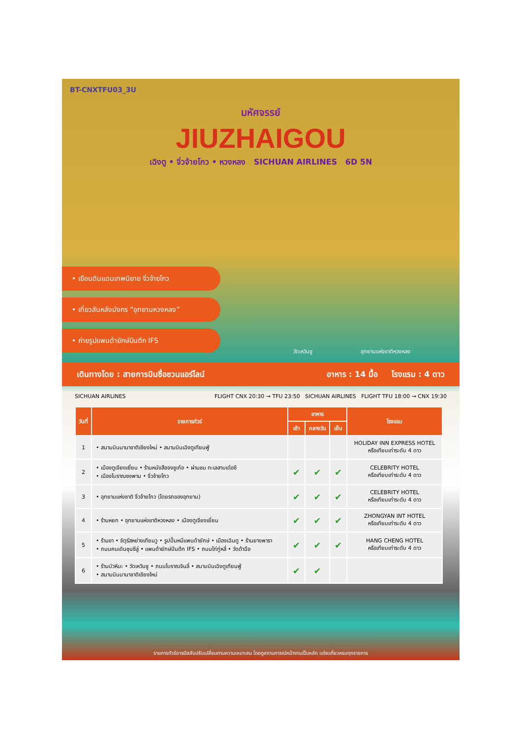BT-CNXTFU03_3U
มหัศจรรย์
JIUZHAIGOU
เฉิงตู • จิ่วจ้ายโกว • หวงหลง SICHUAN AIRLINES 6D 5N
• เยือนดินแดนเทพนิยาย จิ่วจ้ายโกว
• เที่ยวสันหลังมังกร “อุทยานหวงหลง”
• ถ่ายรูปแพนด้ายักษ์ปีนตึก IFS
วัดเหวินซู อุทยานแห่งชาติหวงหลง
เดินทางโดย : สายการบินซื่อชวนแอร์ไลน์ อาหาร : 14 มื้อ โรงแรม : 4 ดาว
SICHUAN AIRLINES FLIGHT CNX 20:30 → TFU 23:50 SICHUAN AIRLINES FLIGHT TFU 18:00 → CNX 19:30
| วันที่ | รายการทัวร์ | อาหาร | | | โรงแรม |
| --- | --- | --- | --- | --- | --- |
| | | เช้า | กลางวัน | เย็น | |
| 1 | • สนามบินนานาชาติเชียงใหม่ • สนามบินเฉิงตูเทียนฟู่ | | | | HOLIDAY INN EXPRESS HOTEL หรือเทียบเท่าระดับ 4 ดาว |
| 2 | • เมืองตูเจียงเยี่ยน • ร้านหนังสือจงซูเก๋อ • ผ่านชม ทะเลสาบเต๋อซี • เมืองโบราณซงพาน • จิ่วจ้ายโกว | ✔ | ✔ | ✔ | CELEBRITY HOTEL หรือเทียบเท่าระดับ 4 ดาว |
| 3 | • อุทยานแห่งชาติ จิ่วจ้ายโกว (โดยรถของอุทยาน) | ✔ | ✔ | ✔ | CELEBRITY HOTEL หรือเทียบเท่าระดับ 4 ดาว |
| 4 | • ร้านหยก • อุทยานแห่งชาติหวงหลง • เมืองตูเจียงเยี่ยน | ✔ | ✔ | ✔ | ZHONGYAN INT HOTEL หรือเทียบเท่าระดับ 4 ดาว |
| 5 | • ร้านชา • จัตุรัสหย่างเทียนวู • รูปปั้นหมีแพนด้ายักษ์ • เมืองเฉินตู • ร้านยางพารา • ถนนคนเดินชุนซีลู่ • แพนด้ายักษ์ปีนตึก IFS • ถนนไท่กู่หลี่ • วัดต้าฉือ | ✔ | ✔ | ✔ | HANG CHENG HOTEL หรือเทียบเท่าระดับ 4 ดาว |
| 6 | • ร้านบัวหิมะ • วัดเหวินซู • ถนนโบราณจินลี่ • สนามบินเฉิงตูเทียนฟู่ • สนามบินนานาชาติเชียงใหม่ | ✔ | ✔ | | |
รายการทัวร์อาจมีสลับปรับเปลี่ยนตามความเหมาะสม โดยดูสถานการณ์หน้างานเป็นหลัก แต่จะเที่ยวครบทุกรายการ